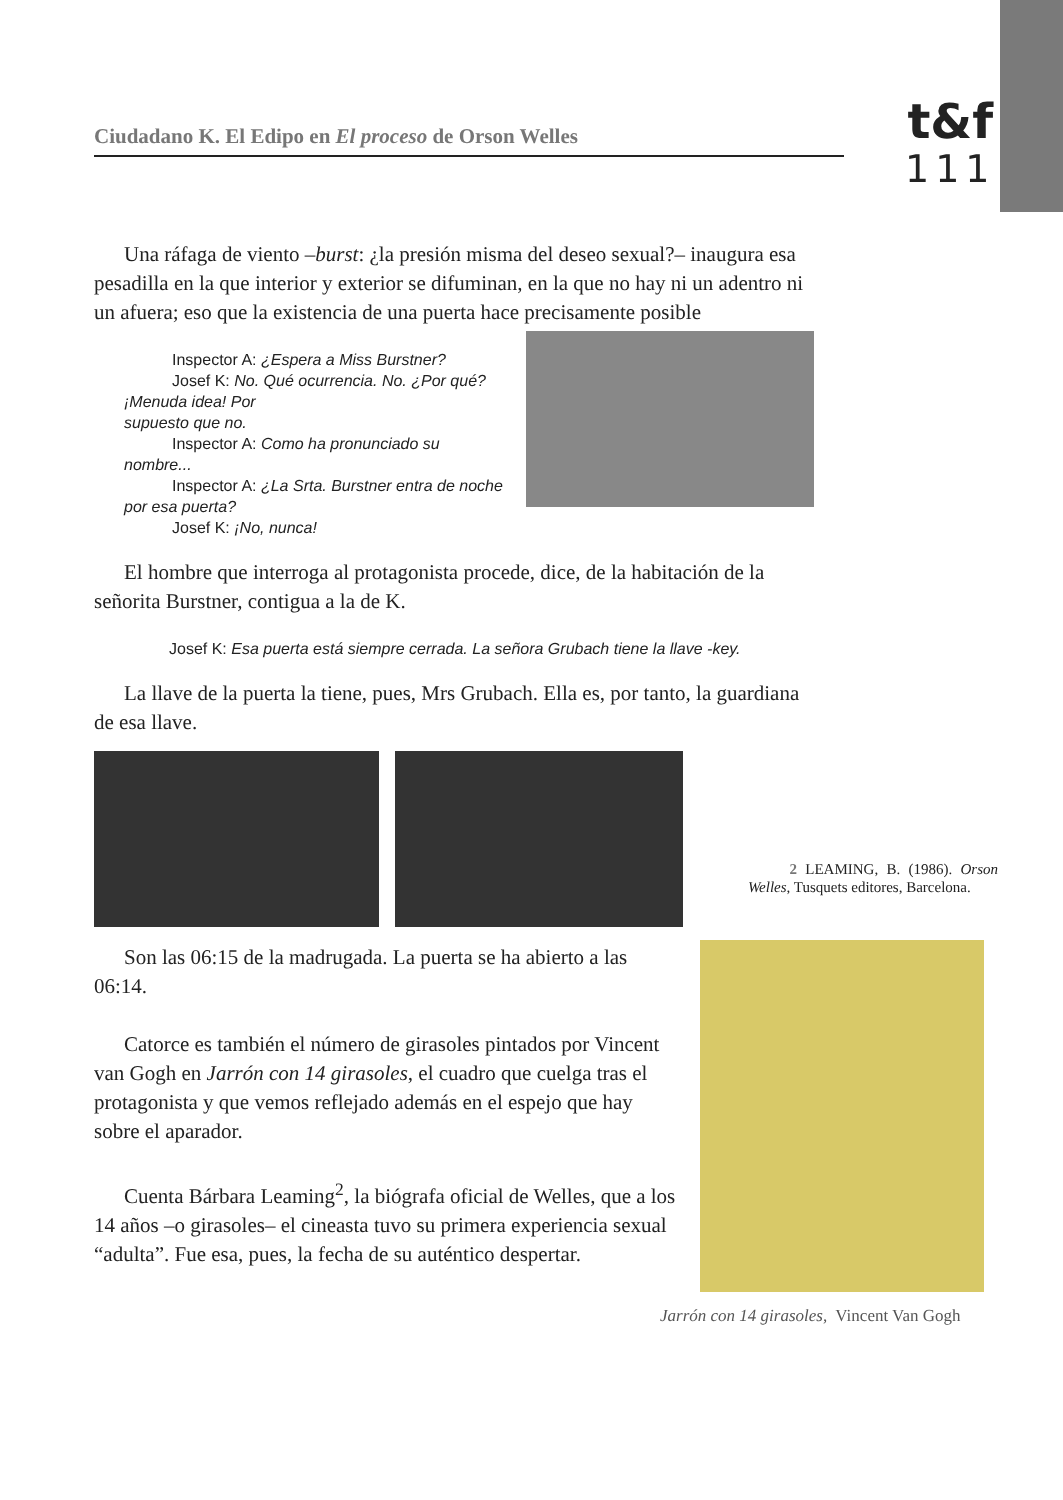Ciudadano K. El Edipo en El proceso de Orson Welles
t&f
111
Una ráfaga de viento –burst: ¿la presión misma del deseo sexual?– inaugura esa pesadilla en la que interior y exterior se difuminan, en la que no hay ni un adentro ni un afuera; eso que la existencia de una puerta hace precisamente posible
Inspector A: ¿Espera a Miss Burstner?
Josef K: No. Qué ocurrencia. No. ¿Por qué? ¡Menuda idea! Por
supuesto que no.
Inspector A: Como ha pronunciado su nombre...
Inspector A: ¿La Srta. Burstner entra de noche por esa puerta?
Josef K: ¡No, nunca!
El hombre que interroga al protagonista procede, dice, de la habitación de la señorita Burstner, contigua a la de K.
Josef K: Esa puerta está siempre cerrada. La señora Grubach tiene la llave -key.
La llave de la puerta la tiene, pues, Mrs Grubach. Ella es, por tanto, la guardiana de esa llave.
Son las 06:15 de la madrugada. La puerta se ha abierto a las 06:14.
Catorce es también el número de girasoles pintados por Vincent van Gogh en Jarrón con 14 girasoles, el cuadro que cuelga tras el protagonista y que vemos reflejado además en el espejo que hay sobre el aparador.
Cuenta Bárbara Leaming<sup>2</sup>, la biógrafa oficial de Welles, que a los 14 años –o girasoles– el cineasta tuvo su primera experiencia sexual “adulta”. Fue esa, pues, la fecha de su auténtico despertar.
2 LEAMING, B. (1986). Orson Welles, Tusquets editores, Barcelona.
Jarrón con 14 girasoles, Vincent Van Gogh